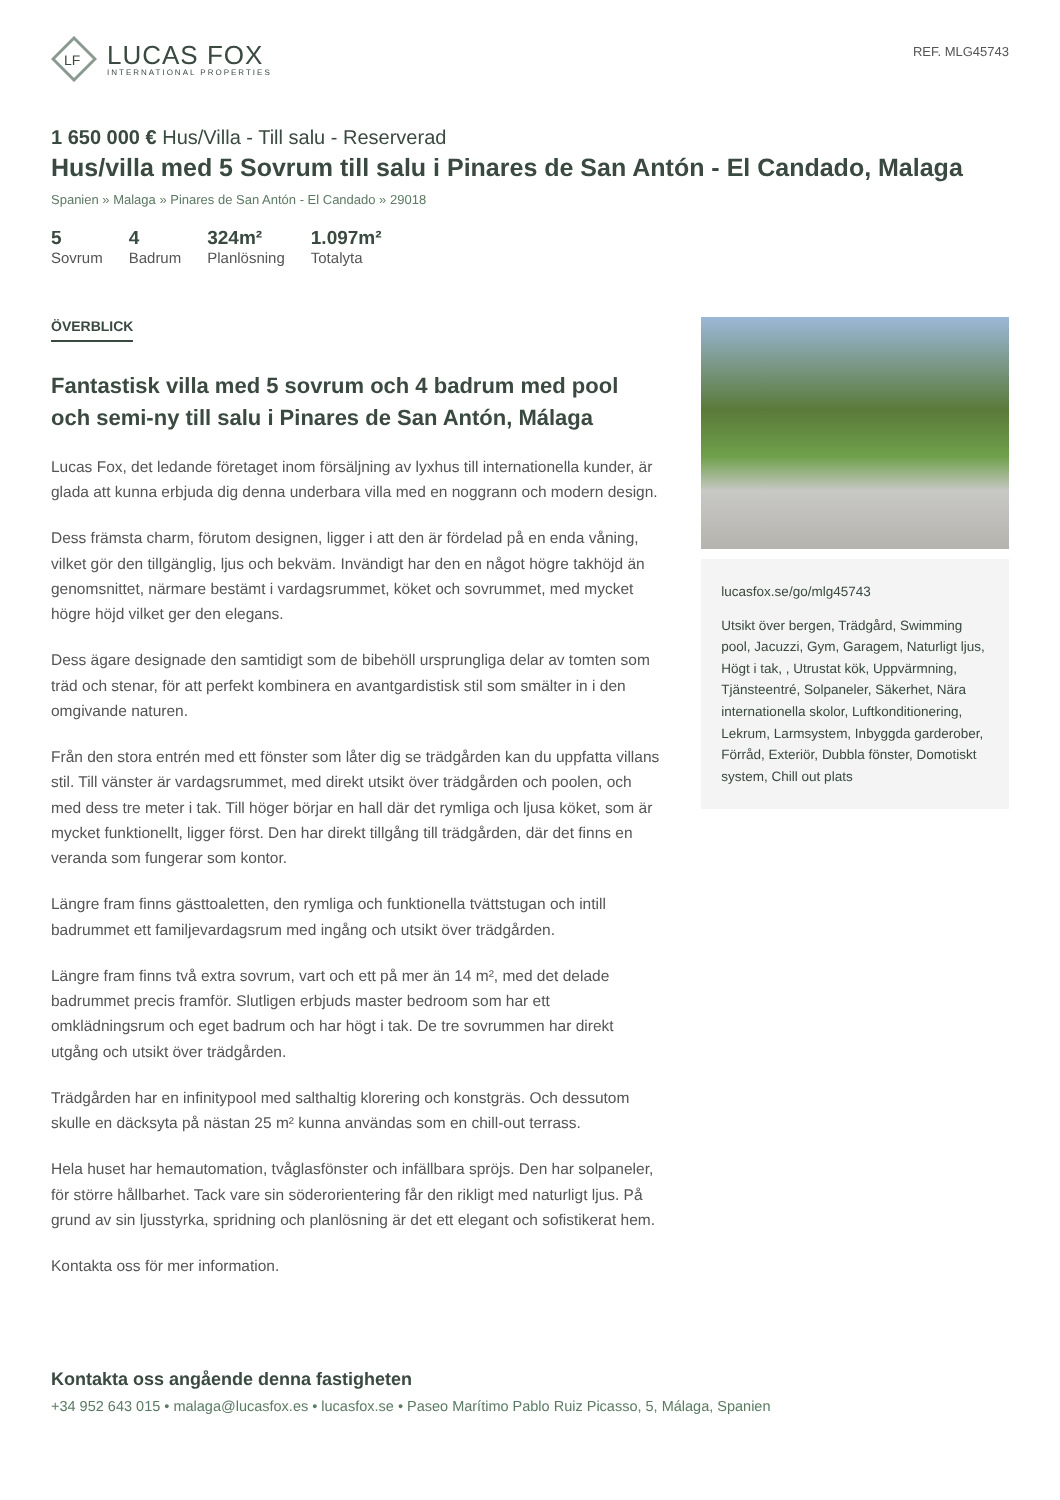LF
LUCAS FOX
INTERNATIONAL PROPERTIES
REF. MLG45743
1 650 000 € Hus/Villa - Till salu - Reserverad
Hus/villa med 5 Sovrum till salu i Pinares de San Antón - El Candado, Malaga
Spanien » Malaga » Pinares de San Antón - El Candado » 29018
5
Sovrum
4
Badrum
324m²
Planlösning
1.097m²
Totalyta
ÖVERBLICK
Fantastisk villa med 5 sovrum och 4 badrum med pool och semi-ny till salu i Pinares de San Antón, Málaga
Lucas Fox, det ledande företaget inom försäljning av lyxhus till internationella kunder, är glada att kunna erbjuda dig denna underbara villa med en noggrann och modern design.
Dess främsta charm, förutom designen, ligger i att den är fördelad på en enda våning, vilket gör den tillgänglig, ljus och bekväm. Invändigt har den en något högre takhöjd än genomsnittet, närmare bestämt i vardagsrummet, köket och sovrummet, med mycket högre höjd vilket ger den elegans.
Dess ägare designade den samtidigt som de bibehöll ursprungliga delar av tomten som träd och stenar, för att perfekt kombinera en avantgardistisk stil som smälter in i den omgivande naturen.
Från den stora entrén med ett fönster som låter dig se trädgården kan du uppfatta villans stil. Till vänster är vardagsrummet, med direkt utsikt över trädgården och poolen, och med dess tre meter i tak. Till höger börjar en hall där det rymliga och ljusa köket, som är mycket funktionellt, ligger först. Den har direkt tillgång till trädgården, där det finns en veranda som fungerar som kontor.
Längre fram finns gästtoaletten, den rymliga och funktionella tvättstugan och intill badrummet ett familjevardagsrum med ingång och utsikt över trädgården.
Längre fram finns två extra sovrum, vart och ett på mer än 14 m², med det delade badrummet precis framför. Slutligen erbjuds master bedroom som har ett omklädningsrum och eget badrum och har högt i tak. De tre sovrummen har direkt utgång och utsikt över trädgården.
Trädgården har en infinitypool med salthaltig klorering och konstgräs. Och dessutom skulle en däcksyta på nästan 25 m² kunna användas som en chill-out terrass.
Hela huset har hemautomation, tvåglasfönster och infällbara spröjs. Den har solpaneler, för större hållbarhet. Tack vare sin söderorientering får den rikligt med naturligt ljus. På grund av sin ljusstyrka, spridning och planlösning är det ett elegant och sofistikerat hem.
Kontakta oss för mer information.
lucasfox.se/go/mlg45743
Utsikt över bergen, Trädgård, Swimming pool, Jacuzzi, Gym, Garagem, Naturligt ljus, Högt i tak, , Utrustat kök, Uppvärmning, Tjänsteentré, Solpaneler, Säkerhet, Nära internationella skolor, Luftkonditionering, Lekrum, Larmsystem, Inbyggda garderober, Förråd, Exteriör, Dubbla fönster, Domotiskt system, Chill out plats
Kontakta oss angående denna fastigheten
+34 952 643 015 • malaga@lucasfox.es • lucasfox.se • Paseo Marítimo Pablo Ruiz Picasso, 5, Málaga, Spanien